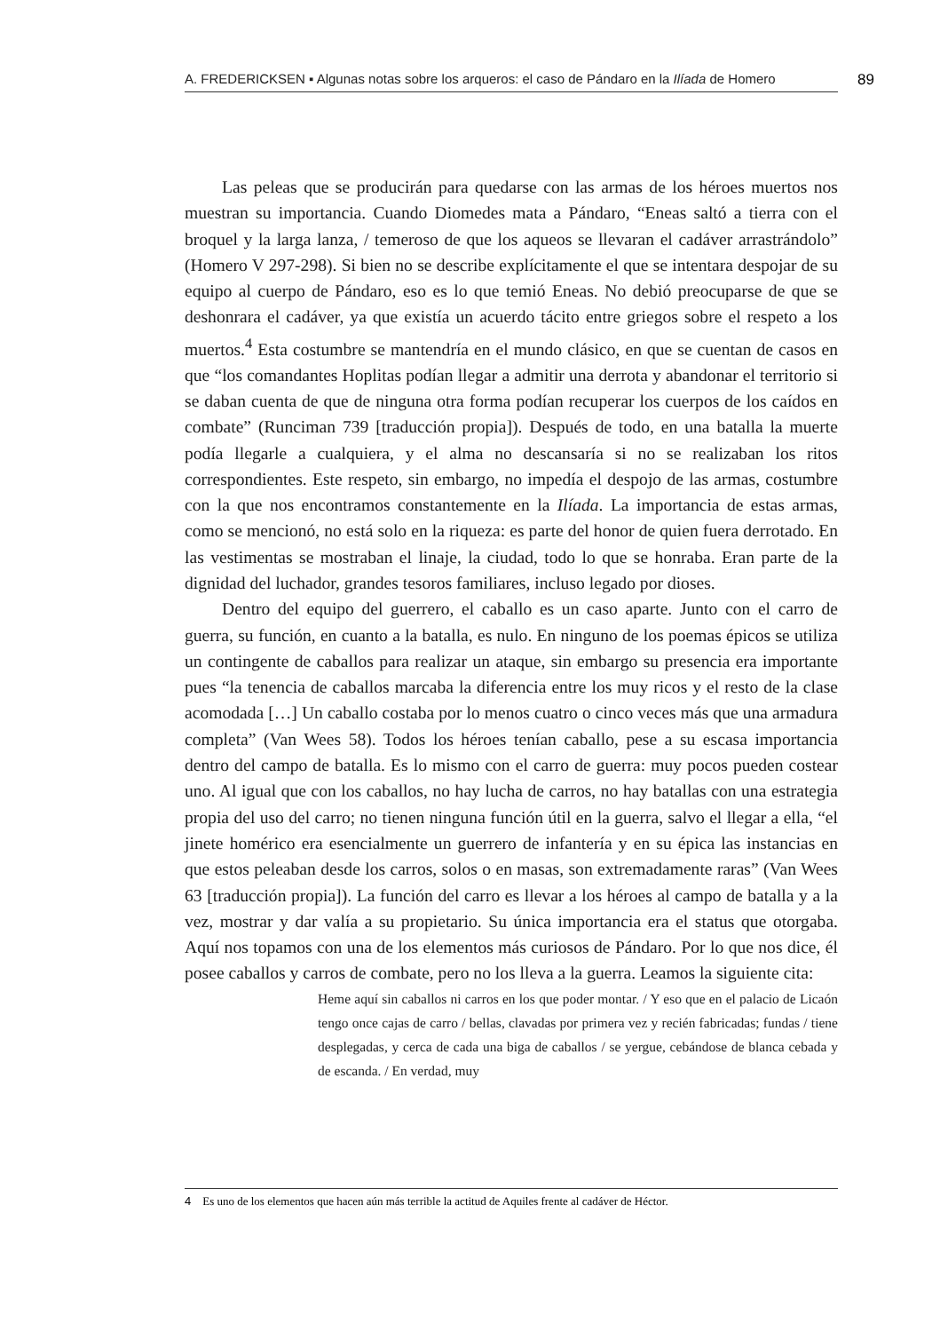A. FREDERICKSEN ▪ Algunas notas sobre los arqueros: el caso de Pándaro en la Ilíada de Homero
89
Las peleas que se producirán para quedarse con las armas de los héroes muertos nos muestran su importancia. Cuando Diomedes mata a Pándaro, “Eneas saltó a tierra con el broquel y la larga lanza, / temeroso de que los aqueos se llevaran el cadáver arrastrándolo” (Homero V 297-298). Si bien no se describe explícitamente el que se intentara despojar de su equipo al cuerpo de Pándaro, eso es lo que temió Eneas. No debió preocuparse de que se deshonrara el cadáver, ya que existía un acuerdo tácito entre griegos sobre el respeto a los muertos.<sup>4</sup> Esta costumbre se mantendría en el mundo clásico, en que se cuentan de casos en que “los comandantes Hoplitas podían llegar a admitir una derrota y abandonar el territorio si se daban cuenta de que de ninguna otra forma podían recuperar los cuerpos de los caídos en combate” (Runciman 739 [traducción propia]). Después de todo, en una batalla la muerte podía llegarle a cualquiera, y el alma no descansaría si no se realizaban los ritos correspondientes. Este respeto, sin embargo, no impedía el despojo de las armas, costumbre con la que nos encontramos constantemente en la Ilíada. La importancia de estas armas, como se mencionó, no está solo en la riqueza: es parte del honor de quien fuera derrotado. En las vestimentas se mostraban el linaje, la ciudad, todo lo que se honraba. Eran parte de la dignidad del luchador, grandes tesoros familiares, incluso legado por dioses.
Dentro del equipo del guerrero, el caballo es un caso aparte. Junto con el carro de guerra, su función, en cuanto a la batalla, es nulo. En ninguno de los poemas épicos se utiliza un contingente de caballos para realizar un ataque, sin embargo su presencia era importante pues “la tenencia de caballos marcaba la diferencia entre los muy ricos y el resto de la clase acomodada […] Un caballo costaba por lo menos cuatro o cinco veces más que una armadura completa” (Van Wees 58). Todos los héroes tenían caballo, pese a su escasa importancia dentro del campo de batalla. Es lo mismo con el carro de guerra: muy pocos pueden costear uno. Al igual que con los caballos, no hay lucha de carros, no hay batallas con una estrategia propia del uso del carro; no tienen ninguna función útil en la guerra, salvo el llegar a ella, “el jinete homérico era esencialmente un guerrero de infantería y en su épica las instancias en que estos peleaban desde los carros, solos o en masas, son extremadamente raras” (Van Wees 63 [traducción propia]). La función del carro es llevar a los héroes al campo de batalla y a la vez, mostrar y dar valía a su propietario. Su única importancia era el status que otorgaba. Aquí nos topamos con una de los elementos más curiosos de Pándaro. Por lo que nos dice, él posee caballos y carros de combate, pero no los lleva a la guerra. Leamos la siguiente cita:
Heme aquí sin caballos ni carros en los que poder montar. / Y eso que en el palacio de Licaón tengo once cajas de carro / bellas, clavadas por primera vez y recién fabricadas; fundas / tiene desplegadas, y cerca de cada una biga de caballos / se yergue, cebándose de blanca cebada y de escanda. / En verdad, muy
4 Es uno de los elementos que hacen aún más terrible la actitud de Aquiles frente al cadáver de Héctor.